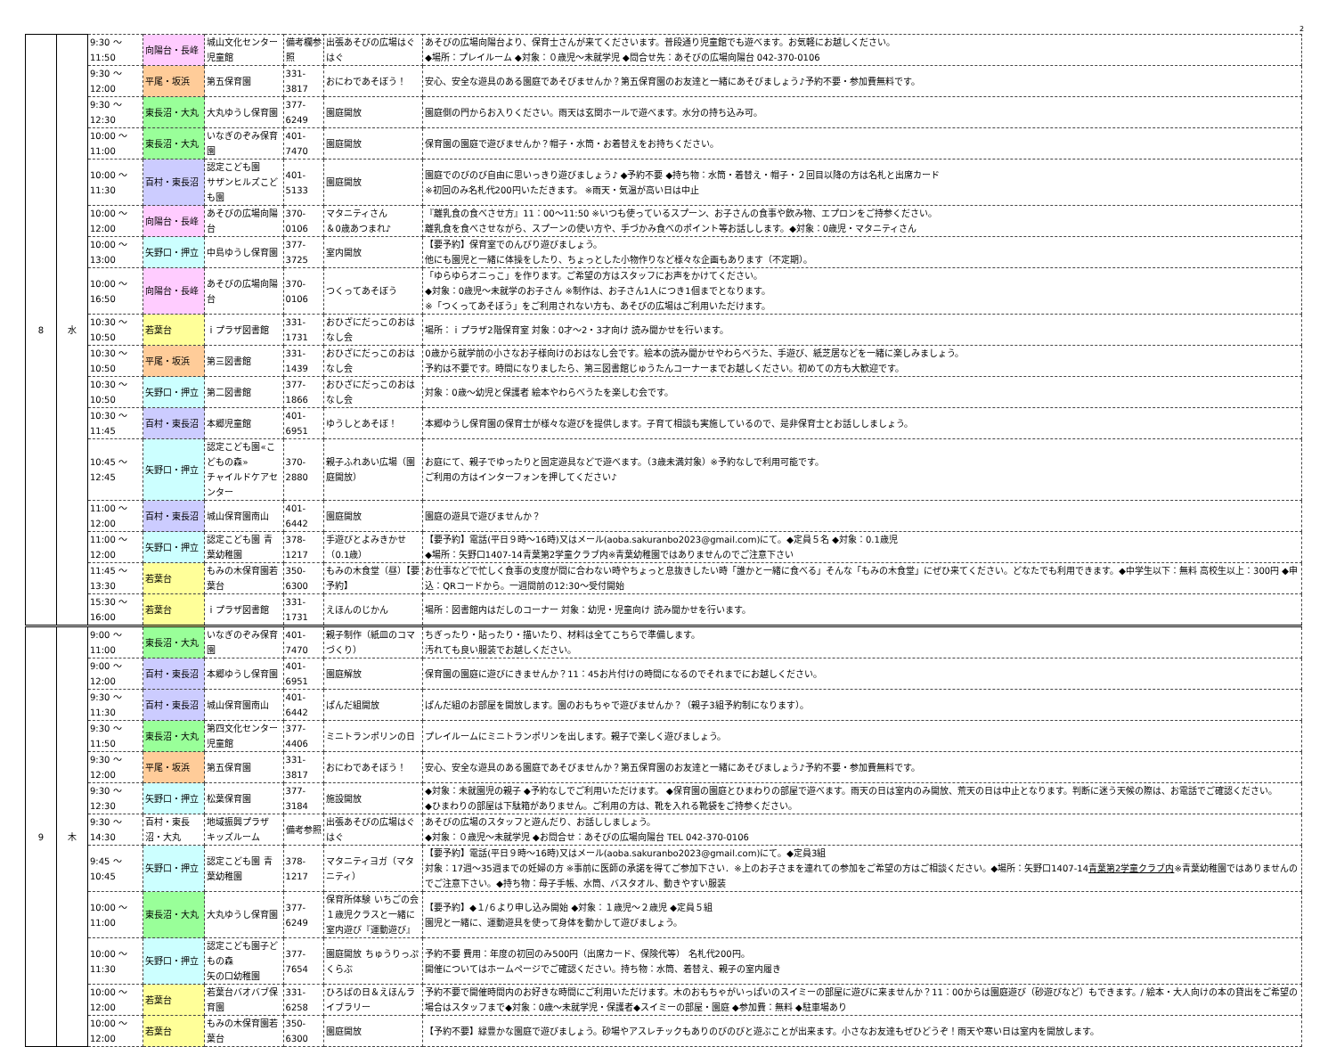2
| 8 | 水 | 9:30 ～ 11:50 | 向陽台・長峰 | 城山文化センター児童館 | 備考欄参照 | 出張あそびの広場はぐはぐ | あそびの広場向陽台より、保育士さんが来てくださいます。普段通り児童館でも遊べます。お気軽にお越しください。 ◆場所：プレイルーム ◆対象：０歳児～未就学児 ◆問合せ先：あそびの広場向陽台 042-370-0106 |
| | | 9:30 ～ 12:00 | 平尾・坂浜 | 第五保育園 | 331-3817 | おにわであそぼう！ | 安心、安全な遊具のある園庭であそびませんか？第五保育園のお友達と一緒にあそびましょう♪予約不要・参加費無料です。 |
| | | 9:30 ～ 12:30 | 東長沼・大丸 | 大丸ゆうし保育園 | 377-6249 | 園庭開放 | 園庭側の門からお入りください。雨天は玄関ホールで遊べます。水分の持ち込み可。 |
| | | 10:00 ～ 11:00 | 東長沼・大丸 | いなぎのぞみ保育園 | 401-7470 | 園庭開放 | 保育園の園庭で遊びませんか？帽子・水筒・お着替えをお持ちください。 |
| | | 10:00 ～ 11:30 | 百村・東長沼 | 認定こども園 サザンヒルズこども園 | 401-5133 | 園庭開放 | 園庭でのびのび自由に思いっきり遊びましょう♪ ◆予約不要 ◆持ち物：水筒・着替え・帽子・２回目以降の方は名札と出席カード ※初回のみ名札代200円いただきます。 ※雨天・気温が高い日は中止 |
| | | 10:00 ～ 12:00 | 向陽台・長峰 | あそびの広場向陽台 | 370-0106 | マタニティさん ＆0歳あつまれ♪ | 『離乳食の食べさせ方』11：00～11:50 ※いつも使っているスプーン、お子さんの食事や飲み物、エプロンをご持参ください。 離乳食を食べさせながら、スプーンの使い方や、手づかみ食べのポイント等お話しします。◆対象：0歳児・マタニティさん |
| | | 10:00 ～ 13:00 | 矢野口・押立 | 中島ゆうし保育園 | 377-3725 | 室内開放 | 【要予約】保育室でのんびり遊びましょう。 他にも園児と一緒に体操をしたり、ちょっとした小物作りなど様々な企画もあります（不定期）。 |
| | | 10:00 ～ 16:50 | 向陽台・長峰 | あそびの広場向陽台 | 370-0106 | つくってあそぼう | 「ゆらゆらオニっこ」を作ります。ご希望の方はスタッフにお声をかけてください。 ◆対象：0歳児～未就学のお子さん ※制作は、お子さん1人につき1個までとなります。 ※「つくってあそぼう」をご利用されない方も、あそびの広場はご利用いただけます。 |
| | | 10:30 ～ 10:50 | 若葉台 | ｉプラザ図書館 | 331-1731 | おひざにだっこのおはなし会 | 場所：ｉプラザ2階保育室 対象：0才～2・3才向け 読み聞かせを行います。 |
| | | 10:30 ～ 10:50 | 平尾・坂浜 | 第三図書館 | 331-1439 | おひざにだっこのおはなし会 | 0歳から就学前の小さなお子様向けのおはなし会です。絵本の読み聞かせやわらべうた、手遊び、紙芝居などを一緒に楽しみましょう。 予約は不要です。時間になりましたら、第三図書館じゅうたんコーナーまでお越しください。初めての方も大歓迎です。 |
| | | 10:30 ～ 10:50 | 矢野口・押立 | 第二図書館 | 377-1866 | おひざにだっこのおはなし会 | 対象：0歳～幼児と保護者 絵本やわらべうたを楽しむ会です。 |
| | | 10:30 ～ 11:45 | 百村・東長沼 | 本郷児童館 | 401-6951 | ゆうしとあそぼ！ | 本郷ゆうし保育園の保育士が様々な遊びを提供します。子育て相談も実施しているので、是非保育士とお話ししましょう。 |
| | | 10:45 ～ 12:45 | 矢野口・押立 | 認定こども園«こどもの森» チャイルドケアセンター | 370-2880 | 親子ふれあい広場（園庭開放） | お庭にて、親子でゆったりと固定遊具などで遊べます。（3歳未満対象）※予約なしで利用可能です。 ご利用の方はインターフォンを押してください♪ |
| | | 11:00 ～ 12:00 | 百村・東長沼 | 城山保育園南山 | 401-6442 | 園庭開放 | 園庭の遊具で遊びませんか？ |
| | | 11:00 ～ 12:00 | 矢野口・押立 | 認定こども園 青葉幼稚園 | 378-1217 | 手遊びとよみきかせ（0.1歳） | 【要予約】電話(平日９時～16時)又はメール(aoba.sakuranbo2023@gmail.com)にて。◆定員５名 ◆対象：0.1歳児 ◆場所：矢野口1407-14青葉第2学童クラブ内※青葉幼稚園ではありませんのでご注意下さい |
| | | 11:45 ～ 13:30 | 若葉台 | もみの木保育園若葉台 | 350-6300 | もみの木食堂（昼）【要予約】 | お仕事などで忙しく食事の支度が間に合わない時やちょっと息抜きしたい時「誰かと一緒に食べる」そんな「もみの木食堂」にぜひ来てください。どなたでも利用できます。◆中学生以下：無料 高校生以上：300円 ◆申込：QRコードから。一週間前の12:30～受付開始 |
| | | 15:30 ～ 16:00 | 若葉台 | ｉプラザ図書館 | 331-1731 | えほんのじかん | 場所：図書館内はだしのコーナー 対象：幼児・児童向け 読み聞かせを行います。 |
| 9 | 木 | 9:00 ～ 11:00 | 東長沼・大丸 | いなぎのぞみ保育園 | 401-7470 | 親子制作（紙皿のコマづくり） | ちぎったり・貼ったり・描いたり、材料は全てこちらで準備します。 汚れても良い服装でお越しください。 |
| | | 9:00 ～ 12:00 | 百村・東長沼 | 本郷ゆうし保育園 | 401-6951 | 園庭解放 | 保育園の園庭に遊びにきませんか？11：45お片付けの時間になるのでそれまでにお越しください。 |
| | | 9:30 ～ 11:30 | 百村・東長沼 | 城山保育園南山 | 401-6442 | ぱんだ組開放 | ぱんだ組のお部屋を開放します。園のおもちゃで遊びませんか？（親子3組予約制になります）。 |
| | | 9:30 ～ 11:50 | 東長沼・大丸 | 第四文化センター児童館 | 377-4406 | ミニトランポリンの日 | プレイルームにミニトランポリンを出します。親子で楽しく遊びましょう。 |
| | | 9:30 ～ 12:00 | 平尾・坂浜 | 第五保育園 | 331-3817 | おにわであそぼう！ | 安心、安全な遊具のある園庭であそびませんか？第五保育園のお友達と一緒にあそびましょう♪予約不要・参加費無料です。 |
| | | 9:30 ～ 12:30 | 矢野口・押立 | 松葉保育園 | 377-3184 | 施設開放 | ◆対象：未就園児の親子 ◆予約なしでご利用いただけます。 ◆保育園の園庭とひまわりの部屋で遊べます。雨天の日は室内のみ開放、荒天の日は中止となります。判断に迷う天候の際は、お電話でご確認ください。 ◆ひまわりの部屋は下駄箱がありません。ご利用の方は、靴を入れる靴袋をご持参ください。 |
| | | 9:30 ～ 14:30 | 百村・東長沼・大丸 | 地域振興プラザ キッズルーム | 備考参照 | 出張あそびの広場はぐはぐ | あそびの広場のスタッフと遊んだり、お話ししましょう。 ◆対象：０歳児～未就学児 ◆お問合せ：あそびの広場向陽台 TEL 042-370-0106 |
| | | 9:45 ～ 10:45 | 矢野口・押立 | 認定こども園 青葉幼稚園 | 378-1217 | マタニティヨガ（マタニティ） | 【要予約】電話(平日９時～16時)又はメール(aoba.sakuranbo2023@gmail.com)にて。◆定員3組 対象：17週～35週までの妊婦の方 ※事前に医師の承諾を得てご参加下さい．※上のお子さまを連れての参加をご希望の方はご相談ください。◆場所：矢野口1407-14 青葉第2学童クラブ内 ※青葉幼稚園ではありませんのでご注意下さい。◆持ち物：母子手帳、水筒、バスタオル、動きやすい服装 |
| | | 10:00 ～ 11:00 | 東長沼・大丸 | 大丸ゆうし保育園 | 377-6249 | 保育所体験 いちごの会 １歳児クラスと一緒に 室内遊び『運動遊び』 | 【要予約】◆１/６より申し込み開始 ◆対象：１歳児～２歳児 ◆定員５組 園児と一緒に、運動遊具を使って身体を動かして遊びましょう。 |
| | | 10:00 ～ 11:30 | 矢野口・押立 | 認定こども園子どもの森 矢の口幼稚園 | 377-7654 | 園庭開放 ちゅうりっぷくらぶ | 予約不要 費用：年度の初回のみ500円（出席カード、保険代等） 名札代200円。 開催についてはホームページでご確認ください。持ち物：水筒、着替え、親子の室内履き |
| | | 10:00 ～ 12:00 | 若葉台 | 若葉台バオバブ保育園 | 331-6258 | ひろばの日＆えほんライブラリー | 予約不要で開催時間内のお好きな時間にご利用いただけます。木のおもちゃがいっぱいのスイミーの部屋に遊びに来ませんか？11：00からは園庭遊び（砂遊びなど）もできます。/ 絵本・大人向けの本の貸出をご希望の場合はスタッフまで◆対象：0歳～未就学児・保護者◆スイミーの部屋・園庭 ◆参加費：無料 ◆駐車場あり |
| | | 10:00 ～ 12:00 | 若葉台 | もみの木保育園若葉台 | 350-6300 | 園庭開放 | 【予約不要】緑豊かな園庭で遊びましょう。砂場やアスレチックもありのびのびと遊ぶことが出来ます。小さなお友達もぜひどうぞ！雨天や寒い日は室内を開放します。 |